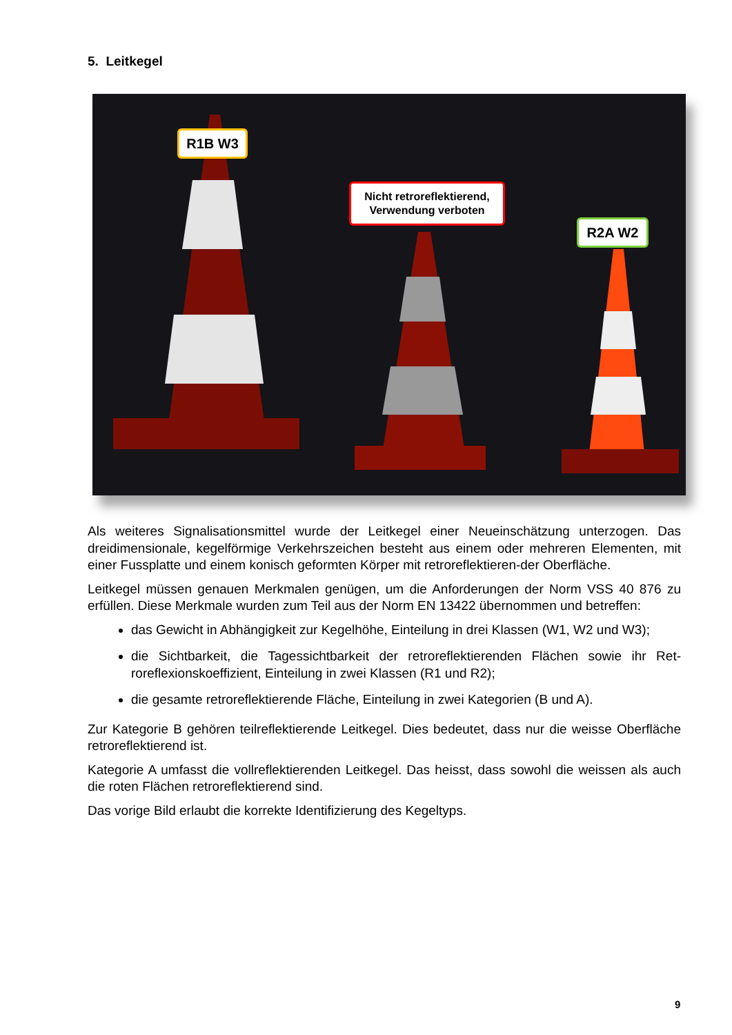5. Leitkegel
R1B W3
Nicht retroreflektierend,
Verwendung verboten
R2A W2
Als weiteres Signalisationsmittel wurde der Leitkegel einer Neueinschätzung unterzogen. Das dreidimensionale, kegelförmige Verkehrszeichen besteht aus einem oder mehreren Elementen, mit einer Fussplatte und einem konisch geformten Körper mit retroreflektieren-der Oberfläche.
Leitkegel müssen genauen Merkmalen genügen, um die Anforderungen der Norm VSS 40 876 zu erfüllen. Diese Merkmale wurden zum Teil aus der Norm EN 13422 übernommen und betreffen:
das Gewicht in Abhängigkeit zur Kegelhöhe, Einteilung in drei Klassen (W1, W2 und W3);
die Sichtbarkeit, die Tagessichtbarkeit der retroreflektierenden Flächen sowie ihr Ret-roreflexionskoeffizient, Einteilung in zwei Klassen (R1 und R2);
die gesamte retroreflektierende Fläche, Einteilung in zwei Kategorien (B und A).
Zur Kategorie B gehören teilreflektierende Leitkegel. Dies bedeutet, dass nur die weisse Oberfläche retroreflektierend ist.
Kategorie A umfasst die vollreflektierenden Leitkegel. Das heisst, dass sowohl die weissen als auch die roten Flächen retroreflektierend sind.
Das vorige Bild erlaubt die korrekte Identifizierung des Kegeltyps.
9